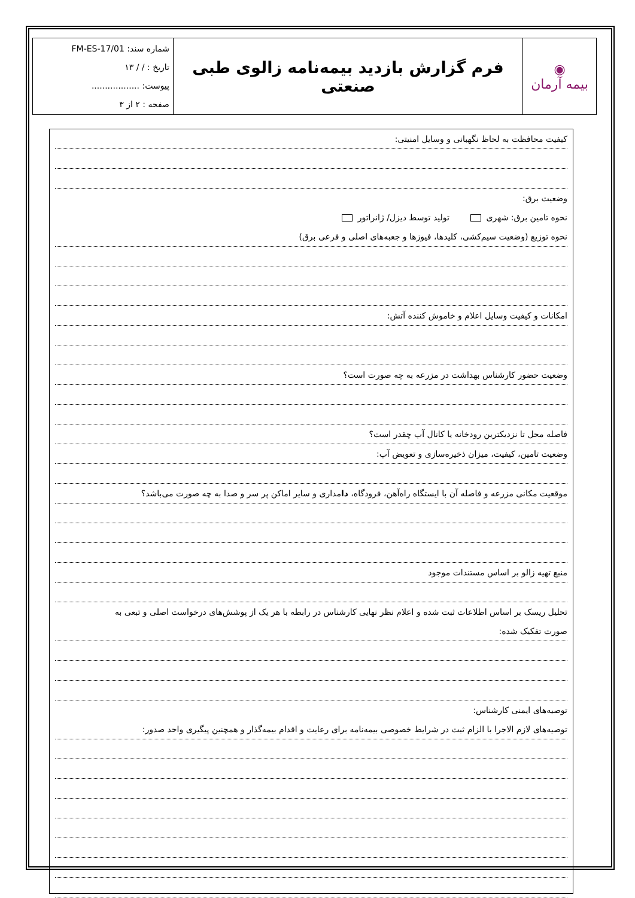| ◉ بیمه آرمان | فرم گزارش بازدید بیمه‌نامه زالوی طبی صنعتی | شماره سند: FM-ES-17/01 تاریخ : / / ۱۳ پیوست: .................. صفحه : ۲ از ۳ |
کیفیت محافظت به لحاظ نگهبانی و وسایل امنیتی:
وضعیت برق:
نحوه تامین برق: شهری تولید توسط دیزل/ ژانراتور
نحوه توزیع (وضعیت سیم‌کشی، کلیدها، فیوزها و جعبه‌های اصلی و فرعی برق)
امکانات و کیفیت وسایل اعلام و خاموش کننده آتش:
وضعیت حضور کارشناس بهداشت در مزرعه به چه صورت است؟
فاصله محل تا نزدیکترین رودخانه یا کانال آب چقدر است؟
وضعیت تامین، کیفیت، میزان ذخیره‌سازی و تعویض آب:
موقعیت مکانی مزرعه و فاصله آن با ایستگاه راه‌آهن، فرودگاه، دامداری و سایر اماکن پر سر و صدا به چه صورت می‌باشد؟
منبع تهیه زالو بر اساس مستندات موجود
تحلیل ریسک بر اساس اطلاعات ثبت شده و اعلام نظر نهایی کارشناس در رابطه با هر یک از پوشش‌های درخواست اصلی و تبعی به
صورت تفکیک شده:
توصیه‌های ایمنی کارشناس:
توصیه‌های لازم الاجرا با الزام ثبت در شرایط خصوصی بیمه‌نامه برای رعایت و اقدام بیمه‌گذار و همچنین پیگیری واحد صدور: